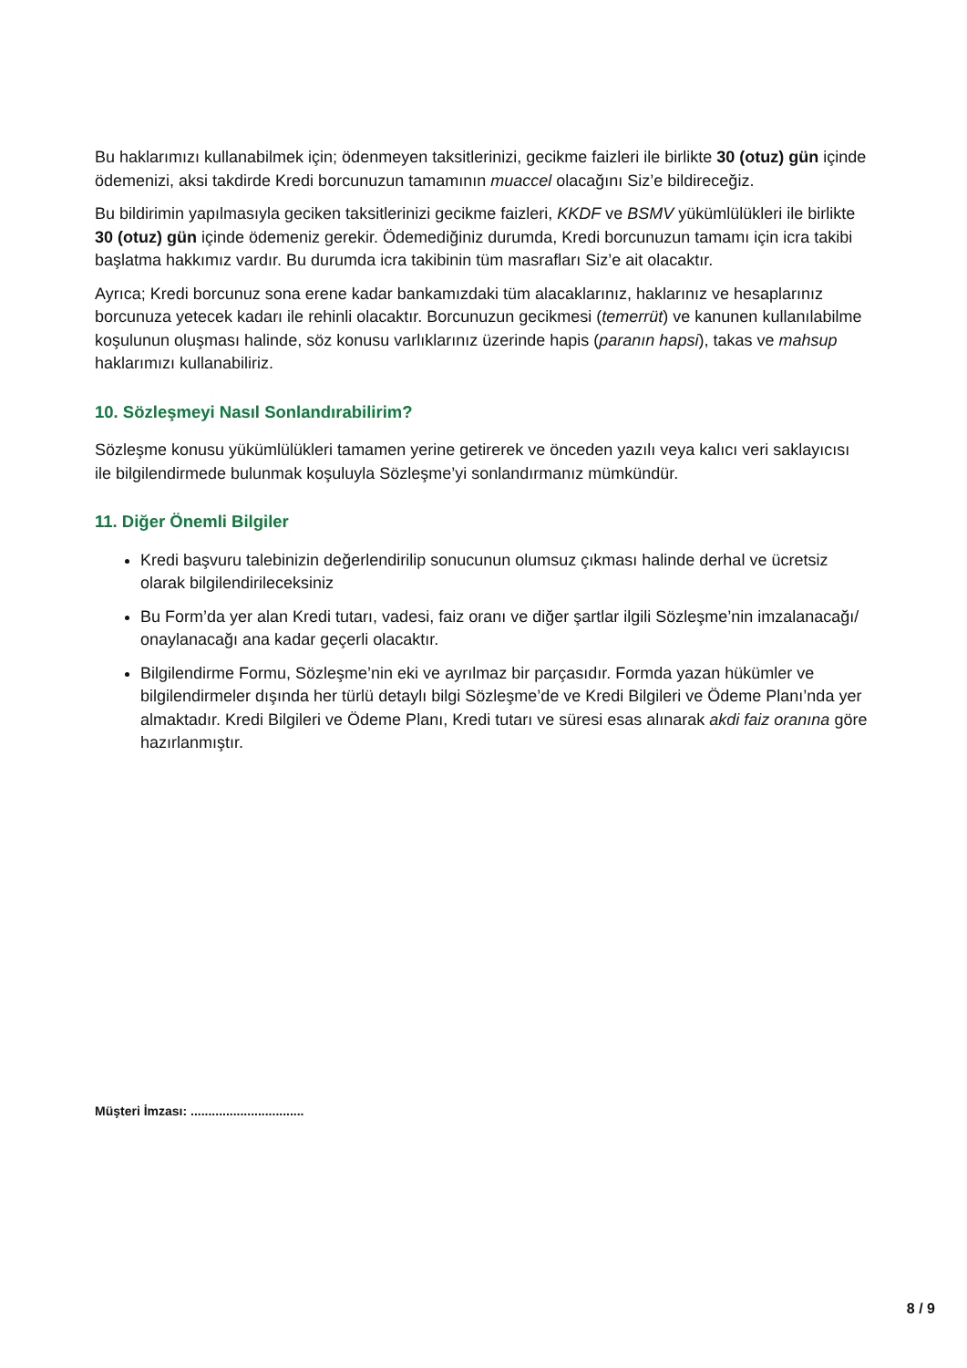Bu haklarımızı kullanabilmek için; ödenmeyen taksitlerinizi, gecikme faizleri ile birlikte 30 (otuz) gün içinde ödemenizi, aksi takdirde Kredi borcunuzun tamamının muaccel olacağını Siz’e bildireceğiz.
Bu bildirimin yapılmasıyla geciken taksitlerinizi gecikme faizleri, KKDF ve BSMV yükümlülükleri ile birlikte 30 (otuz) gün içinde ödemeniz gerekir. Ödemediğiniz durumda, Kredi borcunuzun tamamı için icra takibi başlatma hakkımız vardır. Bu durumda icra takibinin tüm masrafları Siz’e ait olacaktır.
Ayrıca; Kredi borcunuz sona erene kadar bankamızdaki tüm alacaklarınız, haklarınız ve hesaplarınız borcunuza yetecek kadarı ile rehinli olacaktır. Borcunuzun gecikmesi (temerrüt) ve kanunen kullanılabilme koşulunun oluşması halinde, söz konusu varlıklarınız üzerinde hapis (paranın hapsi), takas ve mahsup haklarımızı kullanabiliriz.
10. Sözleşmeyi Nasıl Sonlandırabilirim?
Sözleşme konusu yükümlülükleri tamamen yerine getirerek ve önceden yazılı veya kalıcı veri saklayıcısı ile bilgilendirmede bulunmak koşuluyla Sözleşme’yi sonlandırmanız mümkündür.
11. Diğer Önemli Bilgiler
Kredi başvuru talebinizin değerlendirilip sonucunun olumsuz çıkması halinde derhal ve ücretsiz olarak bilgilendirileceksiniz
Bu Form’da yer alan Kredi tutarı, vadesi, faiz oranı ve diğer şartlar ilgili Sözleşme’nin imzalanacağı/ onaylanacağı ana kadar geçerli olacaktır.
Bilgilendirme Formu, Sözleşme’nin eki ve ayrılmaz bir parçasıdır. Formda yazan hükümler ve bilgilendirmeler dışında her türlü detaylı bilgi Sözleşme’de ve Kredi Bilgileri ve Ödeme Planı’nda yer almaktadır. Kredi Bilgileri ve Ödeme Planı, Kredi tutarı ve süresi esas alınarak akdi faiz oranına göre hazırlanmıştır.
Müşteri İmzası: ................................
8 / 9